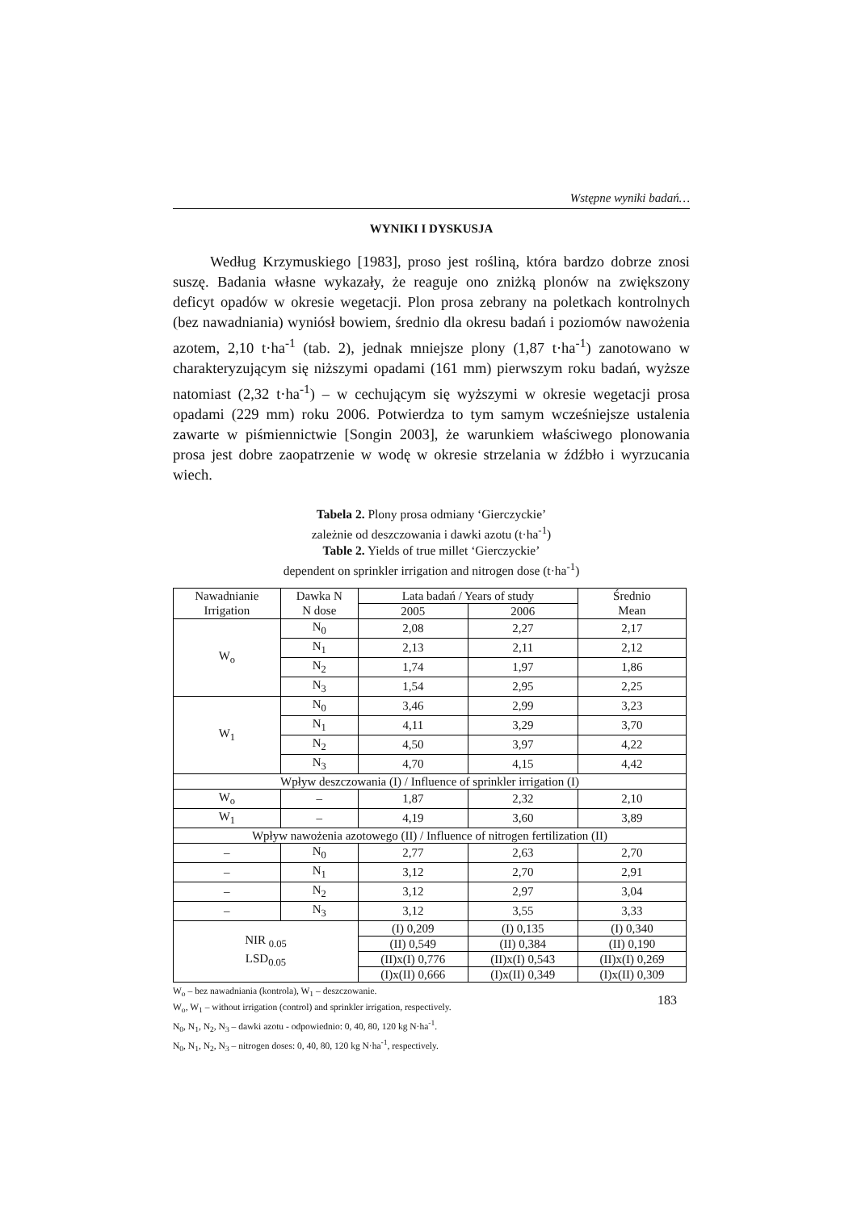Wstępne wyniki badań…
WYNIKI I DYSKUSJA
Według Krzymuskiego [1983], proso jest rośliną, która bardzo dobrze znosi suszę. Badania własne wykazały, że reaguje ono zniżką plonów na zwiększony deficyt opadów w okresie wegetacji. Plon prosa zebrany na poletkach kontrolnych (bez nawadniania) wyniósł bowiem, średnio dla okresu badań i poziomów nawożenia azotem, 2,10 t·ha<sup>-1</sup> (tab. 2), jednak mniejsze plony (1,87 t·ha<sup>-1</sup>) zanotowano w charakteryzującym się niższymi opadami (161 mm) pierwszym roku badań, wyższe natomiast (2,32 t·ha<sup>-1</sup>) – w cechującym się wyższymi w okresie wegetacji prosa opadami (229 mm) roku 2006. Potwierdza to tym samym wcześniejsze ustalenia zawarte w piśmiennictwie [Songin 2003], że warunkiem właściwego plonowania prosa jest dobre zaopatrzenie w wodę w okresie strzelania w źdźbło i wyrzucania wiech.
Tabela 2. Plony prosa odmiany ‘Gierczyckie’
zależnie od deszczowania i dawki azotu (t·ha<sup>-1</sup>)
Table 2. Yields of true millet ‘Gierczyckie’
dependent on sprinkler irrigation and nitrogen dose (t·ha<sup>-1</sup>)
| Nawadnianie Irrigation | Dawka N N dose | Lata badań / Years of study | | Średnio Mean |
| | | 2005 | 2006 | |
| W<sub>o</sub> | N<sub>0</sub> | 2,08 | 2,27 | 2,17 |
| | N<sub>1</sub> | 2,13 | 2,11 | 2,12 |
| | N<sub>2</sub> | 1,74 | 1,97 | 1,86 |
| | N<sub>3</sub> | 1,54 | 2,95 | 2,25 |
| W<sub>1</sub> | N<sub>0</sub> | 3,46 | 2,99 | 3,23 |
| | N<sub>1</sub> | 4,11 | 3,29 | 3,70 |
| | N<sub>2</sub> | 4,50 | 3,97 | 4,22 |
| | N<sub>3</sub> | 4,70 | 4,15 | 4,42 |
| Wpływ deszczowania (I) / Influence of sprinkler irrigation (I) | | | | |
| W<sub>o</sub> | – | 1,87 | 2,32 | 2,10 |
| W<sub>1</sub> | – | 4,19 | 3,60 | 3,89 |
| Wpływ nawożenia azotowego (II) / Influence of nitrogen fertilization (II) | | | | |
| – | N<sub>0</sub> | 2,77 | 2,63 | 2,70 |
| – | N<sub>1</sub> | 3,12 | 2,70 | 2,91 |
| – | N<sub>2</sub> | 3,12 | 2,97 | 3,04 |
| – | N<sub>3</sub> | 3,12 | 3,55 | 3,33 |
| NIR <sub>0.05</sub> LSD<sub>0.05</sub> | | (I) 0,209 | (I) 0,135 | (I) 0,340 |
| | | (II) 0,549 | (II) 0,384 | (II) 0,190 |
| | | (II)x(I) 0,776 | (II)x(I) 0,543 | (II)x(I) 0,269 |
| | | (I)x(II) 0,666 | (I)x(II) 0,349 | (I)x(II) 0,309 |
W<sub>o</sub> – bez nawadniania (kontrola), W<sub>1</sub> – deszczowanie.
W<sub>o</sub>, W<sub>1</sub> – without irrigation (control) and sprinkler irrigation, respectively.
N<sub>0</sub>, N<sub>1</sub>, N<sub>2</sub>, N<sub>3</sub> – dawki azotu - odpowiednio: 0, 40, 80, 120 kg N·ha<sup>-1</sup>.
N<sub>0</sub>, N<sub>1</sub>, N<sub>2</sub>, N<sub>3</sub> – nitrogen doses: 0, 40, 80, 120 kg N·ha<sup>-1</sup>, respectively.
183